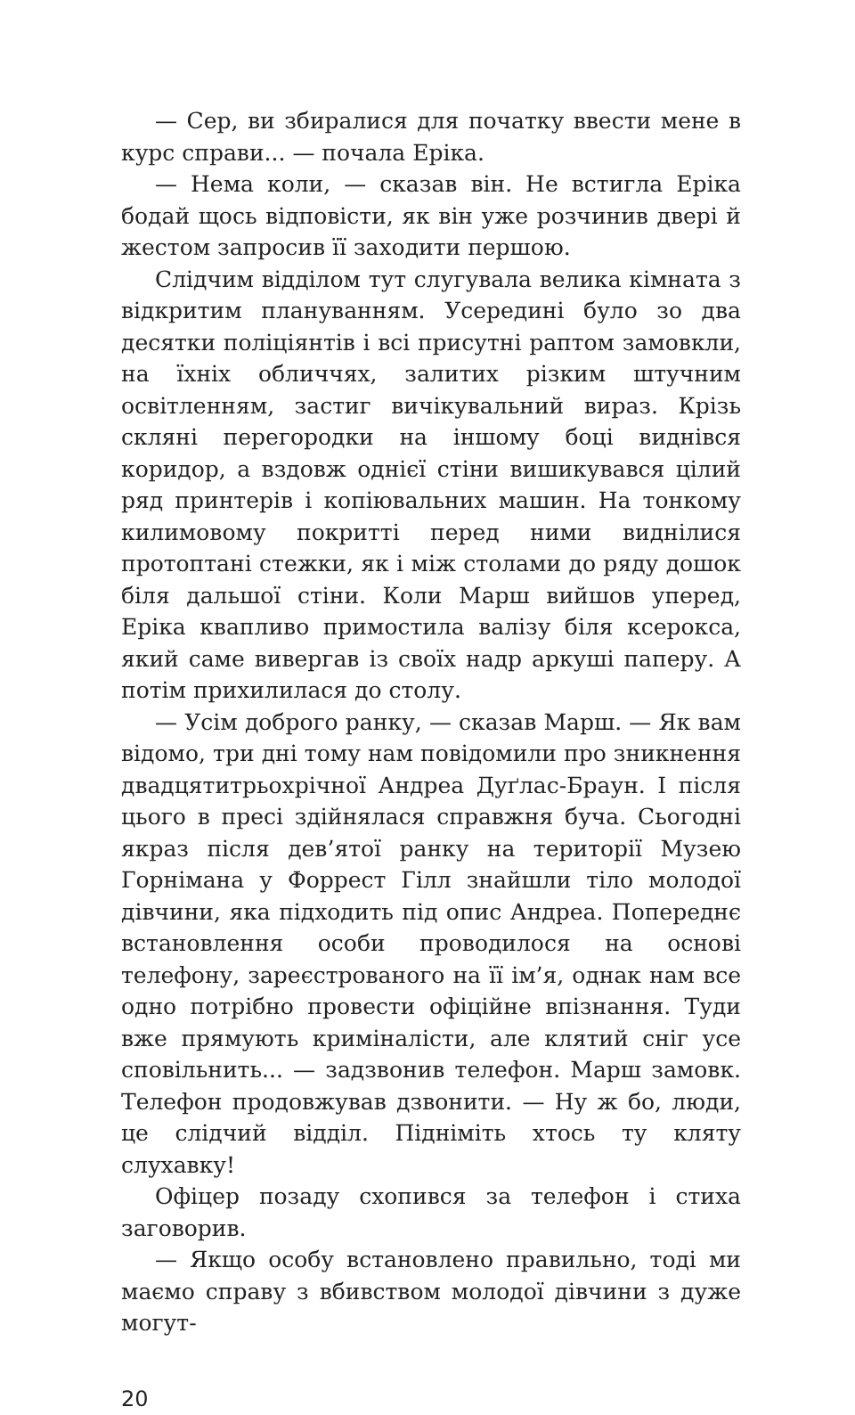— Сер, ви збиралися для початку ввести мене в курс справи... — почала Еріка.
— Нема коли, — сказав він. Не встигла Еріка бодай щось відповісти, як він уже розчинив двері й жестом запросив її заходити першою.
Слідчим відділом тут слугувала велика кімната з відкритим плануванням. Усередині було зо два десятки поліціянтів і всі присутні раптом замовкли, на їхніх обличчях, залитих різким штучним освітленням, застиг вичікувальний вираз. Крізь скляні перегородки на іншому боці виднівся коридор, а вздовж однієї стіни вишикувався цілий ряд принтерів і копіювальних машин. На тонкому килимовому покритті перед ними виднілися протоптані стежки, як і між столами до ряду дошок біля дальшої стіни. Коли Марш вийшов уперед, Еріка квапливо примостила валізу біля ксерокса, який саме вивергав із своїх надр аркуші паперу. А потім прихилилася до столу.
— Усім доброго ранку, — сказав Марш. — Як вам відомо, три дні тому нам повідомили про зникнення двадцятитрьохрічної Андреа Дуґлас-Браун. І після цього в пресі здійнялася справжня буча. Сьогодні якраз після дев’ятої ранку на території Музею Горнімана у Форрест Гілл знайшли тіло молодої дівчини, яка підходить під опис Андреа. Попереднє встановлення особи проводилося на основі телефону, зареєстрованого на її ім’я, однак нам все одно потрібно провести офіційне впізнання. Туди вже прямують криміналісти, але клятий сніг усе сповільнить... — задзвонив телефон. Марш замовк. Телефон продовжував дзвонити. — Ну ж бо, люди, це слідчий відділ. Підніміть хтось ту кляту слухавку!
Офіцер позаду схопився за телефон і стиха заговорив.
— Якщо особу встановлено правильно, тоді ми маємо справу з вбивством молодої дівчини з дуже могут-
20